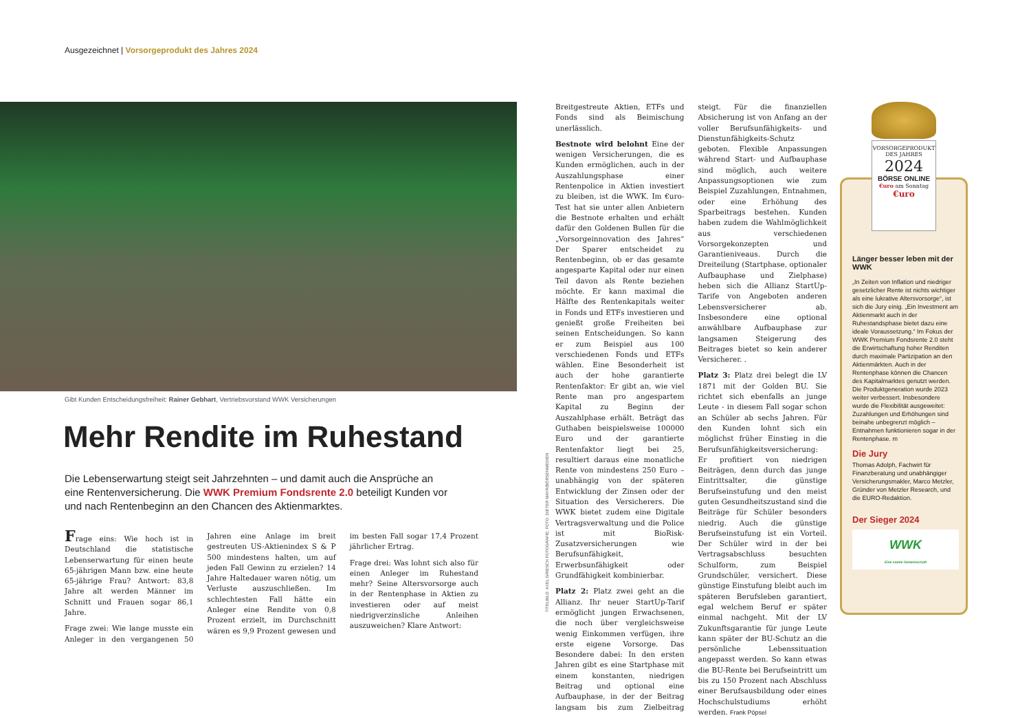Ausgezeichnet | Vorsorgeprodukt des Jahres 2024
Gibt Kunden Entscheidungsfreiheit: Rainer Gebhart, Vertriebsvorstand WWK Versicherungen
Mehr Rendite im Ruhestand
Die Lebenserwartung steigt seit Jahrzehnten – und damit auch die Ansprüche an eine Rentenversicherung. Die WWK Premium Fondsrente 2.0 beteiligt Kunden vor und nach Rentenbeginn an den Chancen des Aktienmarktes.
Frage eins: Wie hoch ist in Deutschland die statistische Lebenserwartung für einen heute 65-jährigen Mann bzw. eine heute 65-jährige Frau? Antwort: 83,8 Jahre alt werden Männer im Schnitt und Frauen sogar 86,1 Jahre.
Frage zwei: Wie lange musste ein Anleger in den vergangenen 50 Jahren eine Anlage im breit gestreuten US-Aktienindex S & P 500 mindestens halten, um auf jeden Fall Gewinn zu erzielen? 14 Jahre Haltedauer waren nötig, um Verluste auszuschließen. Im schlechtesten Fall hätte ein Anleger eine Rendite von 0,8 Prozent erzielt, im Durchschnitt wären es 9,9 Prozent gewesen und im besten Fall sogar 17,4 Prozent jährlicher Ertrag.
Frage drei: Was lohnt sich also für einen Anleger im Ruhestand mehr? Seine Altersvorsorge auch in der Rentenphase in Aktien zu investieren oder auf meist niedrigverzinsliche Anleihen auszuweichen? Klare Antwort:
TITELBILD: AXEL GRIESCH FOTOGRAFIE; FOTO: DIETER MAYR/BÖRSENMEDIEN
Breitgestreute Aktien, ETFs und Fonds sind als Beimischung unerlässlich.
Bestnote wird belohnt Eine der wenigen Versicherungen, die es Kunden ermöglichen, auch in der Auszahlungsphase einer Rentenpolice in Aktien investiert zu bleiben, ist die WWK. Im €uro-Test hat sie unter allen Anbietern die Bestnote erhalten und erhält dafür den Goldenen Bullen für die „Vorsorgeinnovation des Jahres“ Der Sparer entscheidet zu Rentenbeginn, ob er das gesamte angesparte Kapital oder nur einen Teil davon als Rente beziehen möchte. Er kann maximal die Hälfte des Rentenkapitals weiter in Fonds und ETFs investieren und genießt große Freiheiten bei seinen Entscheidungen. So kann er zum Beispiel aus 100 verschiedenen Fonds und ETFs wählen. Eine Besonderheit ist auch der hohe garantierte Rentenfaktor: Er gibt an, wie viel Rente man pro angespartem Kapital zu Beginn der Auszahlphase erhält. Beträgt das Guthaben beispielsweise 100000 Euro und der garantierte Rentenfaktor liegt bei 25, resultiert daraus eine monatliche Rente von mindestens 250 Euro – unabhängig von der späteren Entwicklung der Zinsen oder der Situation des Versicherers. Die WWK bietet zudem eine Digitale Vertragsverwaltung und die Police ist mit BioRisk-Zusatzversicherungen wie Berufsunfähigkeit, Erwerbsunfähigkeit oder Grundfähigkeit kombinierbar.
Platz 2: Platz zwei geht an die Allianz. Ihr neuer StartUp-Tarif ermöglicht jungen Erwachsenen, die noch über vergleichsweise wenig Einkommen verfügen, ihre erste eigene Vorsorge. Das Besondere dabei: In den ersten Jahren gibt es eine Startphase mit einem konstanten, niedrigen Beitrag und optional eine Aufbauphase, in der der Beitrag langsam bis zum Zielbeitrag steigt. Für die finanziellen Absicherung ist von Anfang an der voller Berufsunfähigkeits- und Dienstunfähigkeits-Schutz geboten. Flexible Anpassungen während Start- und Aufbauphase sind möglich, auch weitere Anpassungsoptionen wie zum Beispiel Zuzahlungen, Entnahmen, oder eine Erhöhung des Sparbeitrags bestehen. Kunden haben zudem die Wahlmöglichkeit aus verschiedenen Vorsorgekonzepten und Garantieniveaus. Durch die Dreiteilung (Startphase, optionaler Aufbauphase und Zielphase) heben sich die Allianz StartUp-Tarife von Angeboten anderen Lebensversicherer ab. Insbesondere eine optional anwählbare Aufbauphase zur langsamen Steigerung des Beitrages bietet so kein anderer Versicherer. .
Platz 3: Platz drei belegt die LV 1871 mit der Golden BU. Sie richtet sich ebenfalls an junge Leute - in diesem Fall sogar schon an Schüler ab sechs Jahren. Für den Kunden lohnt sich ein möglichst früher Einstieg in die Berufsunfähigkeitsversicherung: Er profitiert von niedrigen Beiträgen, denn durch das junge Eintrittsalter, die günstige Berufseinstufung und den meist guten Gesundheitszustand sind die Beiträge für Schüler besonders niedrig. Auch die günstige Berufseinstufung ist ein Vorteil. Der Schüler wird in der bei Vertragsabschluss besuchten Schulform, zum Beispiel Grundschüler, versichert. Diese günstige Einstufung bleibt auch im späteren Berufsleben garantiert, egal welchem Beruf er später einmal nachgeht. Mit der LV Zukunftsgarantie für junge Leute kann später der BU-Schutz an die persönliche Lebenssituation angepasst werden. So kann etwas die BU-Rente bei Berufseintritt um bis zu 150 Prozent nach Abschluss einer Berufsausbildung oder eines Hochschulstudiums erhöht werden. Frank Pöpsel
VORSORGEPRODUKT
DES JAHRES
2024
BÖRSE ONLINE
€uro am Sonntag
€uro
Länger besser leben mit der WWK
„In Zeiten von Inflation und niedriger gesetzlicher Rente ist nichts wichtiger als eine lukrative Altersvorsorge“, ist sich die Jury einig. „Ein Investment am Aktienmarkt auch in der Ruhestandsphase bietet dazu eine ideale Voraussetzung.“ Im Fokus der WWK Premium Fondsrente 2.0 steht die Erwirtschaftung hoher Renditen durch maximale Partizipation an den Aktienmärkten. Auch in der Rentenphase können die Chancen des Kapitalmarktes genutzt werden. Die Produktgeneration wurde 2023 weiter verbessert. Insbesondere wurde die Flexibilität ausgeweitet: Zuzahlungen und Erhöhungen sind beinahe unbegrenzt möglich – Entnahmen funktionieren sogar in der Rentenphase. m
Die Jury
Thomas Adolph, Fachwirt für Finanzberatung und unabhängiger Versicherungsmakler, Marco Metzler, Gründer von Metzler Research, und die EURO-Redaktion.
Der Sieger 2024
WWK
Eine starke Gemeinschaft